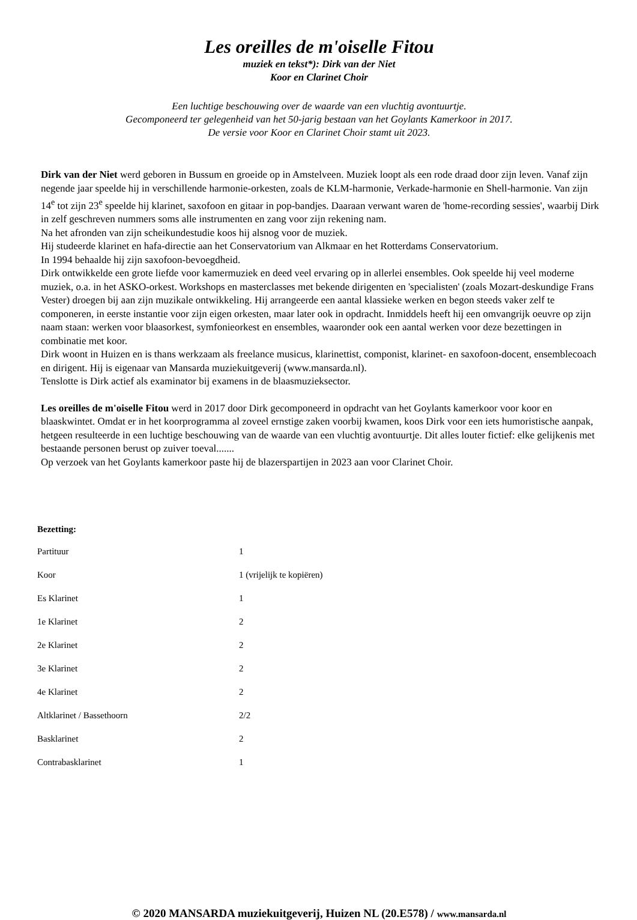Les oreilles de m'oiselle Fitou
muziek en tekst*): Dirk van der Niet
Koor en Clarinet Choir
Een luchtige beschouwing over de waarde van een vluchtig avontuurtje.
Gecomponeerd ter gelegenheid van het 50-jarig bestaan van het Goylants Kamerkoor in 2017.
De versie voor Koor en Clarinet Choir stamt uit 2023.
Dirk van der Niet werd geboren in Bussum en groeide op in Amstelveen. Muziek loopt als een rode draad door zijn leven. Vanaf zijn negende jaar speelde hij in verschillende harmonie-orkesten, zoals de KLM-harmonie, Verkade-harmonie en Shell-harmonie. Van zijn 14<sup>e</sup> tot zijn 23<sup>e</sup> speelde hij klarinet, saxofoon en gitaar in pop-bandjes. Daaraan verwant waren de 'home-recording sessies', waarbij Dirk in zelf geschreven nummers soms alle instrumenten en zang voor zijn rekening nam.
Na het afronden van zijn scheikundestudie koos hij alsnog voor de muziek.
Hij studeerde klarinet en hafa-directie aan het Conservatorium van Alkmaar en het Rotterdams Conservatorium.
In 1994 behaalde hij zijn saxofoon-bevoegdheid.
Dirk ontwikkelde een grote liefde voor kamermuziek en deed veel ervaring op in allerlei ensembles. Ook speelde hij veel moderne muziek, o.a. in het ASKO-orkest. Workshops en masterclasses met bekende dirigenten en 'specialisten' (zoals Mozart-deskundige Frans Vester) droegen bij aan zijn muzikale ontwikkeling. Hij arrangeerde een aantal klassieke werken en begon steeds vaker zelf te componeren, in eerste instantie voor zijn eigen orkesten, maar later ook in opdracht. Inmiddels heeft hij een omvangrijk oeuvre op zijn naam staan: werken voor blaasorkest, symfonieorkest en ensembles, waaronder ook een aantal werken voor deze bezettingen in combinatie met koor.
Dirk woont in Huizen en is thans werkzaam als freelance musicus, klarinettist, componist, klarinet- en saxofoon-docent, ensemblecoach en dirigent. Hij is eigenaar van Mansarda muziekuitgeverij (www.mansarda.nl).
Tenslotte is Dirk actief als examinator bij examens in de blaasmuzieksector.
Les oreilles de m'oiselle Fitou werd in 2017 door Dirk gecomponeerd in opdracht van het Goylants kamerkoor voor koor en blaaskwintet. Omdat er in het koorprogramma al zoveel ernstige zaken voorbij kwamen, koos Dirk voor een iets humoristische aanpak, hetgeen resulteerde in een luchtige beschouwing van de waarde van een vluchtig avontuurtje. Dit alles louter fictief: elke gelijkenis met bestaande personen berust op zuiver toeval.......
Op verzoek van het Goylants kamerkoor paste hij de blazerspartijen in 2023 aan voor Clarinet Choir.
Bezetting:
| Partituur | 1 |
| Koor | 1 (vrijelijk te kopiëren) |
| Es Klarinet | 1 |
| 1e Klarinet | 2 |
| 2e Klarinet | 2 |
| 3e Klarinet | 2 |
| 4e Klarinet | 2 |
| Altklarinet / Bassethoorn | 2/2 |
| Basklarinet | 2 |
| Contrabasklarinet | 1 |
© 2020 MANSARDA muziekuitgeverij, Huizen NL (20.E578) / www.mansarda.nl